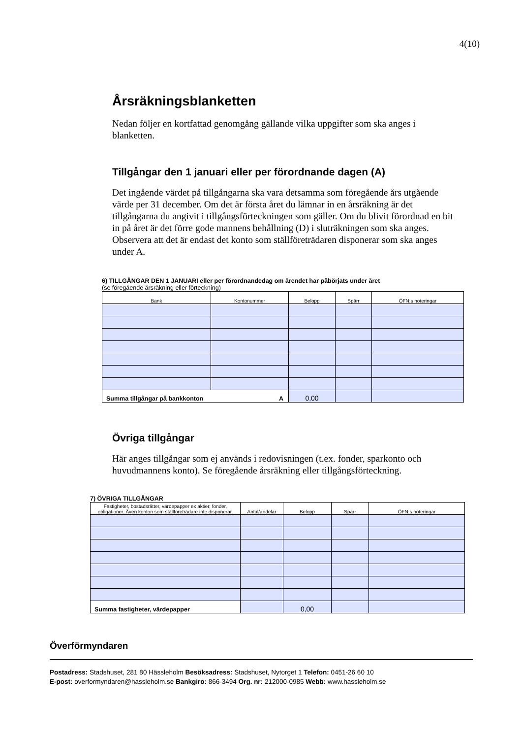4(10)
Årsräkningsblanketten
Nedan följer en kortfattad genomgång gällande vilka uppgifter som ska anges i blanketten.
Tillgångar den 1 januari eller per förordnande dagen (A)
Det ingående värdet på tillgångarna ska vara detsamma som föregående års utgående värde per 31 december. Om det är första året du lämnar in en årsräkning är det tillgångarna du angivit i tillgångsförteckningen som gäller. Om du blivit förordnad en bit in på året är det förre gode mannens behållning (D) i sluträkningen som ska anges. Observera att det är endast det konto som ställföreträdaren disponerar som ska anges under A.
6) TILLGÅNGAR DEN 1 JANUARI eller per förordnandedag om ärendet har påbörjats under året
(se föregående årsräkning eller förteckning)
| Bank | Kontonummer | Belopp | Spärr | ÖFN:s noteringar |
| --- | --- | --- | --- | --- |
| Summa tillgångar på bankkonton A | | 0,00 | | |
Övriga tillgångar
Här anges tillgångar som ej används i redovisningen (t.ex. fonder, sparkonto och huvudmannens konto). Se föregående årsräkning eller tillgångsförteckning.
7) ÖVRIGA TILLGÅNGAR
| Fastigheter, bostadsrätter, värdepapper ex aktier, fonder, obligationer. Även konton som ställföreträdare inte disponerar. | Antal/andelar | Belopp | Spärr | ÖFN:s noteringar |
| --- | --- | --- | --- | --- |
| Summa fastigheter, värdepapper | | 0,00 | | |
Överförmyndaren
Postadress: Stadshuset, 281 80 Hässleholm Besöksadress: Stadshuset, Nytorget 1 Telefon: 0451-26 60 10
E-post: overformyndaren@hassleholm.se Bankgiro: 866-3494 Org. nr: 212000-0985 Webb: www.hassleholm.se